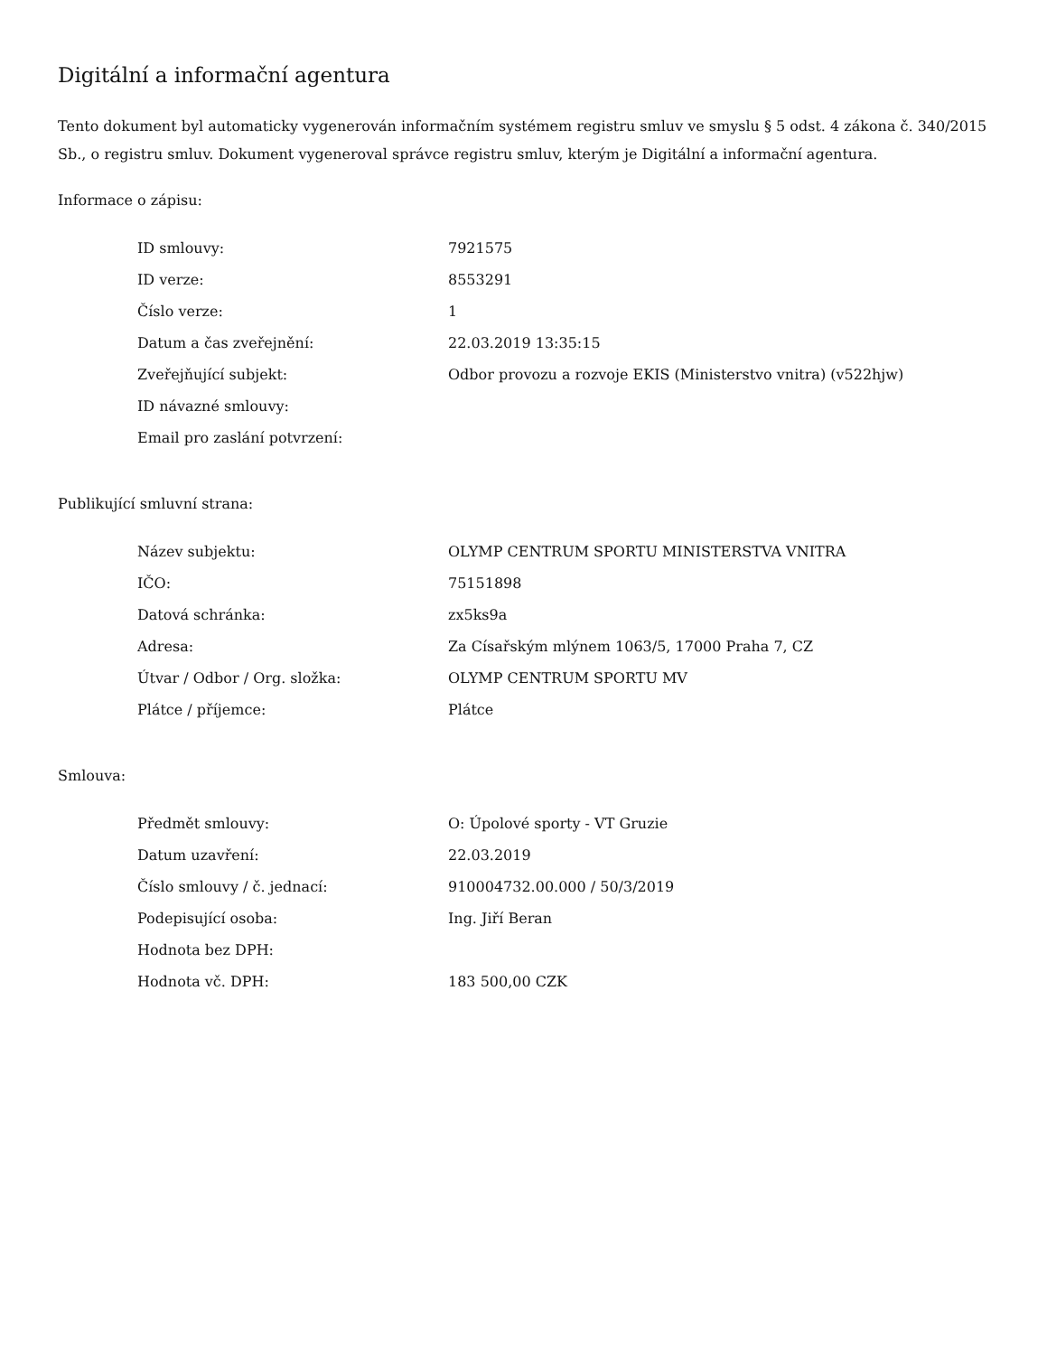Digitální a informační agentura
Tento dokument byl automaticky vygenerován informačním systémem registru smluv ve smyslu § 5 odst. 4 zákona č. 340/2015 Sb., o registru smluv. Dokument vygeneroval správce registru smluv, kterým je Digitální a informační agentura.
Informace o zápisu:
| ID smlouvy: | 7921575 |
| ID verze: | 8553291 |
| Číslo verze: | 1 |
| Datum a čas zveřejnění: | 22.03.2019 13:35:15 |
| Zveřejňující subjekt: | Odbor provozu a rozvoje EKIS (Ministerstvo vnitra) (v522hjw) |
| ID návazné smlouvy: | |
| Email pro zaslání potvrzení: | |
Publikující smluvní strana:
| Název subjektu: | OLYMP CENTRUM SPORTU MINISTERSTVA VNITRA |
| IČO: | 75151898 |
| Datová schránka: | zx5ks9a |
| Adresa: | Za Císařským mlýnem 1063/5, 17000 Praha 7, CZ |
| Útvar / Odbor / Org. složka: | OLYMP CENTRUM SPORTU MV |
| Plátce / příjemce: | Plátce |
Smlouva:
| Předmět smlouvy: | O: Úpolové sporty - VT Gruzie |
| Datum uzavření: | 22.03.2019 |
| Číslo smlouvy / č. jednací: | 910004732.00.000 / 50/3/2019 |
| Podepisující osoba: | Ing. Jiří Beran |
| Hodnota bez DPH: | |
| Hodnota vč. DPH: | 183 500,00 CZK |